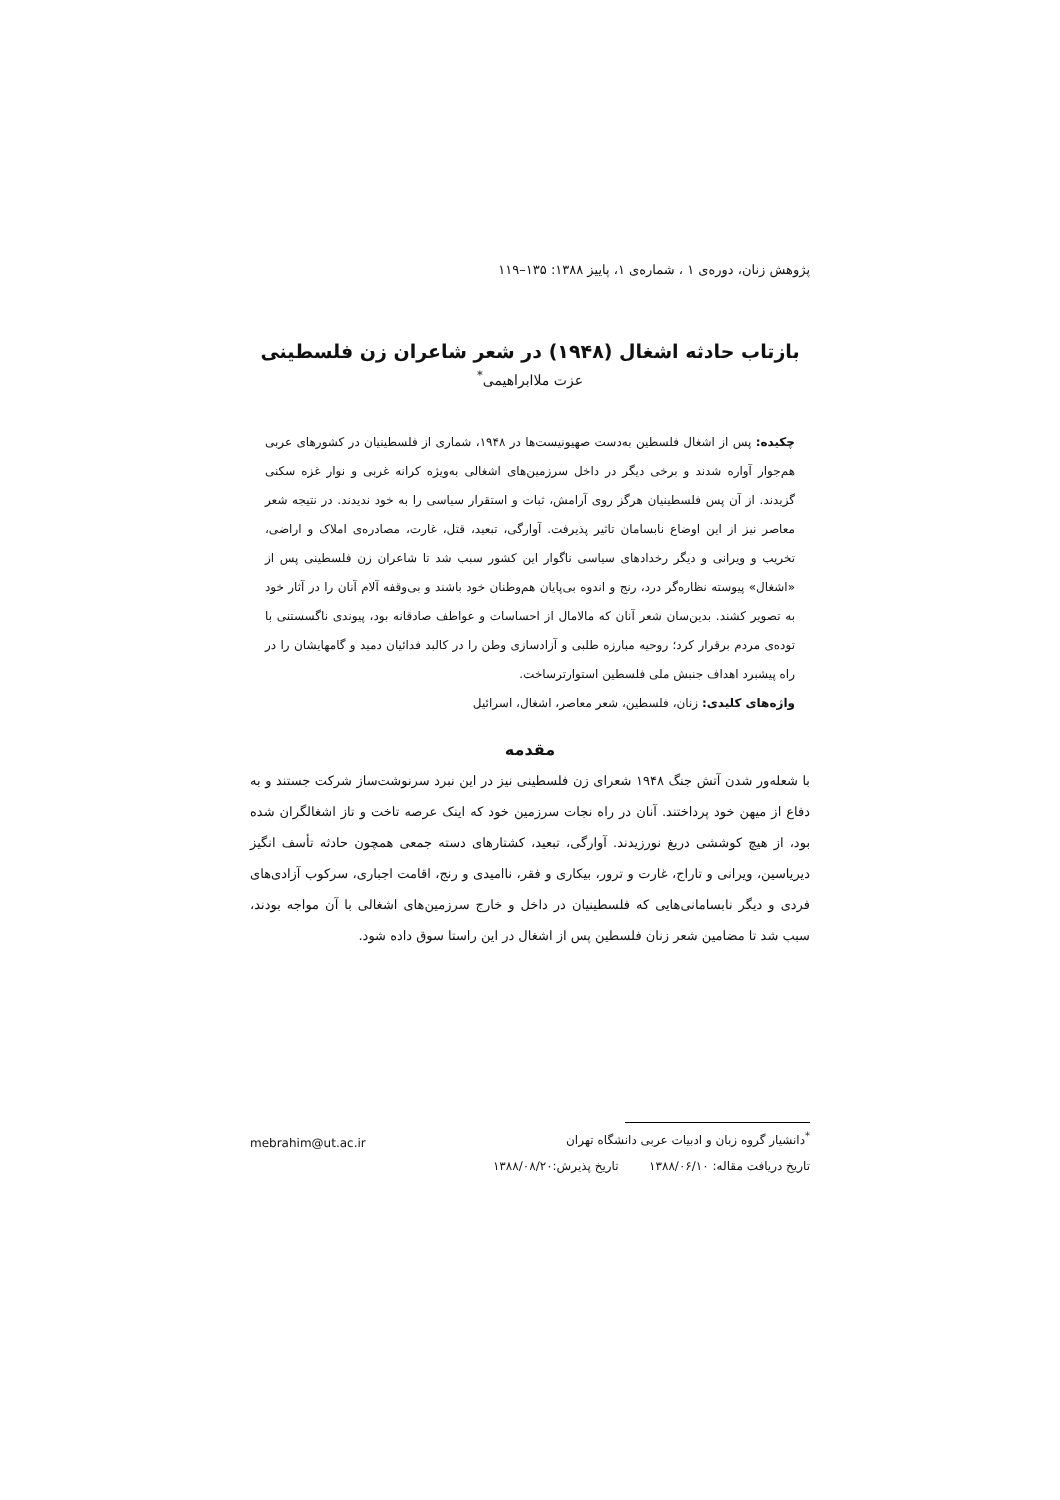پژوهش زنان، دوره‌ی ۱ ، شماره‌ی ۱، پاییز ۱۳۸۸: ۱۳۵–۱۱۹
بازتاب حادثه اشغال (۱۹۴۸) در شعر شاعران زن فلسطینی
عزت ملاابراهیمی<sup>*</sup>
چکیده: پس از اشغال فلسطین به‌دست صهیونیست‌ها در ۱۹۴۸، شماری از فلسطینیان در کشورهای عربی هم‌جوار آواره شدند و برخی دیگر در داخل سرزمین‌های اشغالی به‌ویژه کرانه غربی و نوار غزه سکنی گزیدند. از آن پس فلسطینیان هرگز روی آرامش، ثبات و استقرار سیاسی را به خود ندیدند. در نتیجه شعر معاصر نیز از این اوضاع نابسامان تاثیر پذیرفت. آوارگی، تبعید، قتل، غارت، مصادره‌ی املاک و اراضی، تخریب و ویرانی و دیگر رخدادهای سیاسی ناگوار این کشور سبب شد تا شاعران زن فلسطینی پس از «اشغال» پیوسته نظاره‌گر درد، رنج و اندوه بی‌پایان هم‌وطنان خود باشند و بی‌وقفه آلام آنان را در آثار خود به تصویر کشند. بدین‌سان شعر آنان که مالامال از احساسات و عواطف صادقانه بود، پیوندی ناگسستنی با توده‌ی مردم برقرار کرد؛ روحیه مبارزه طلبی و آزادسازی وطن را در کالبد فدائیان دمید و گامهایشان را در راه پیشبرد اهداف جنبش ملی فلسطین استوارترساخت.
واژه‌های کلیدی: زنان، فلسطین، شعر معاصر، اشغال، اسرائیل
مقدمه
با شعله‌ور شدن آتش جنگ ۱۹۴۸ شعرای زن فلسطینی نیز در این نبرد سرنوشت‌ساز شرکت جستند و به دفاع از میهن خود پرداختند. آنان در راه نجات سرزمین خود که اینک عرصه تاخت و تاز اشغالگران شده بود، از هیچ کوششی دریغ نورزیدند. آوارگی، تبعید، کشتارهای دسته جمعی همچون حادثه تأسف انگیز دیریاسین، ویرانی و تاراج، غارت و ترور، بیکاری و فقر، ناامیدی و رنج، اقامت اجباری، سرکوب آزادی‌های فردی و دیگر نابسامانی‌هایی که فلسطینیان در داخل و خارج سرزمین‌های اشغالی با آن مواجه بودند، سبب شد تا مضامین شعر زنان فلسطین پس از اشغال در این راستا سوق داده شود.
mebrahim@ut.ac.ir
<sup>*</sup> دانشیار گروه زبان و ادبیات عربی دانشگاه تهران
تاریخ دریافت مقاله: ۱۳۸۸/۰۶/۱۰ تاریخ پذیرش:۱۳۸۸/۰۸/۲۰